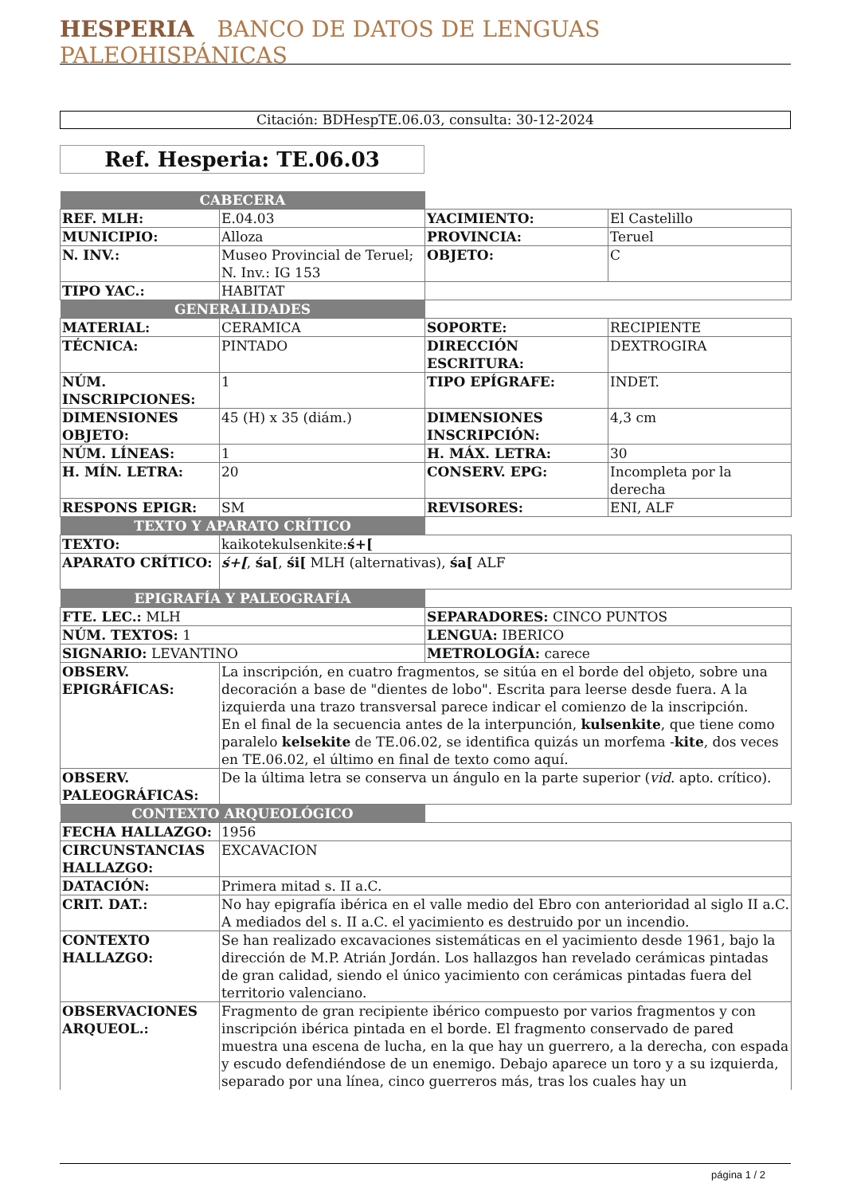HESPERIA BANCO DE DATOS DE LENGUAS PALEOHISPÁNICAS
Citación: BDHespTE.06.03, consulta: 30-12-2024
Ref. Hesperia: TE.06.03
| CABECERA | | | |
| REF. MLH: | E.04.03 | YACIMIENTO: | El Castelillo |
| MUNICIPIO: | Alloza | PROVINCIA: | Teruel |
| N. INV.: | Museo Provincial de Teruel; N. Inv.: IG 153 | OBJETO: | C |
| TIPO YAC.: | HABITAT | | |
| GENERALIDADES | | | |
| MATERIAL: | CERAMICA | SOPORTE: | RECIPIENTE |
| TÉCNICA: | PINTADO | DIRECCIÓN ESCRITURA: | DEXTROGIRA |
| NÚM. INSCRIPCIONES: | 1 | TIPO EPÍGRAFE: | INDET. |
| DIMENSIONES OBJETO: | 45 (H) x 35 (diám.) | DIMENSIONES INSCRIPCIÓN: | 4,3 cm |
| NÚM. LÍNEAS: | 1 | H. MÁX. LETRA: | 30 |
| H. MÍN. LETRA: | 20 | CONSERV. EPG: | Incompleta por la derecha |
| RESPONS EPIGR: | SM | REVISORES: | ENI, ALF |
| TEXTO Y APARATO CRÍTICO | | | |
| TEXTO: | kaikotekulsenkite: ś+[ | | |
| APARATO CRÍTICO: | ś+[ , śa[ , śi[ MLH (alternativas), śa[ ALF | | |
| EPIGRAFÍA Y PALEOGRAFÍA | | | |
| FTE. LEC.: MLH | | SEPARADORES: CINCO PUNTOS | |
| NÚM. TEXTOS: 1 | | LENGUA: IBERICO | |
| SIGNARIO: LEVANTINO | | METROLOGÍA: carece | |
| OBSERV. EPIGRÁFICAS: | La inscripción, en cuatro fragmentos, se sitúa en el borde del objeto, sobre una decoración a base de "dientes de lobo". Escrita para leerse desde fuera. A la izquierda una trazo transversal parece indicar el comienzo de la inscripción. En el final de la secuencia antes de la interpunción, kulsenkite , que tiene como paralelo kelsekite de TE.06.02, se identifica quizás un morfema - kite , dos veces en TE.06.02, el último en final de texto como aquí. | | |
| OBSERV. PALEOGRÁFICAS: | De la última letra se conserva un ángulo en la parte superior ( vid . apto. crítico). | | |
| CONTEXTO ARQUEOLÓGICO | | | |
| FECHA HALLAZGO: | 1956 | | |
| CIRCUNSTANCIAS HALLAZGO: | EXCAVACION | | |
| DATACIÓN: | Primera mitad s. II a.C. | | |
| CRIT. DAT.: | No hay epigrafía ibérica en el valle medio del Ebro con anterioridad al siglo II a.C. A mediados del s. II a.C. el yacimiento es destruido por un incendio. | | |
| CONTEXTO HALLAZGO: | Se han realizado excavaciones sistemáticas en el yacimiento desde 1961, bajo la dirección de M.P. Atrián Jordán. Los hallazgos han revelado cerámicas pintadas de gran calidad, siendo el único yacimiento con cerámicas pintadas fuera del territorio valenciano. | | |
| OBSERVACIONES ARQUEOL.: | Fragmento de gran recipiente ibérico compuesto por varios fragmentos y con inscripción ibérica pintada en el borde. El fragmento conservado de pared muestra una escena de lucha, en la que hay un guerrero, a la derecha, con espada y escudo defendiéndose de un enemigo. Debajo aparece un toro y a su izquierda, separado por una línea, cinco guerreros más, tras los cuales hay un | | |
página 1 / 2